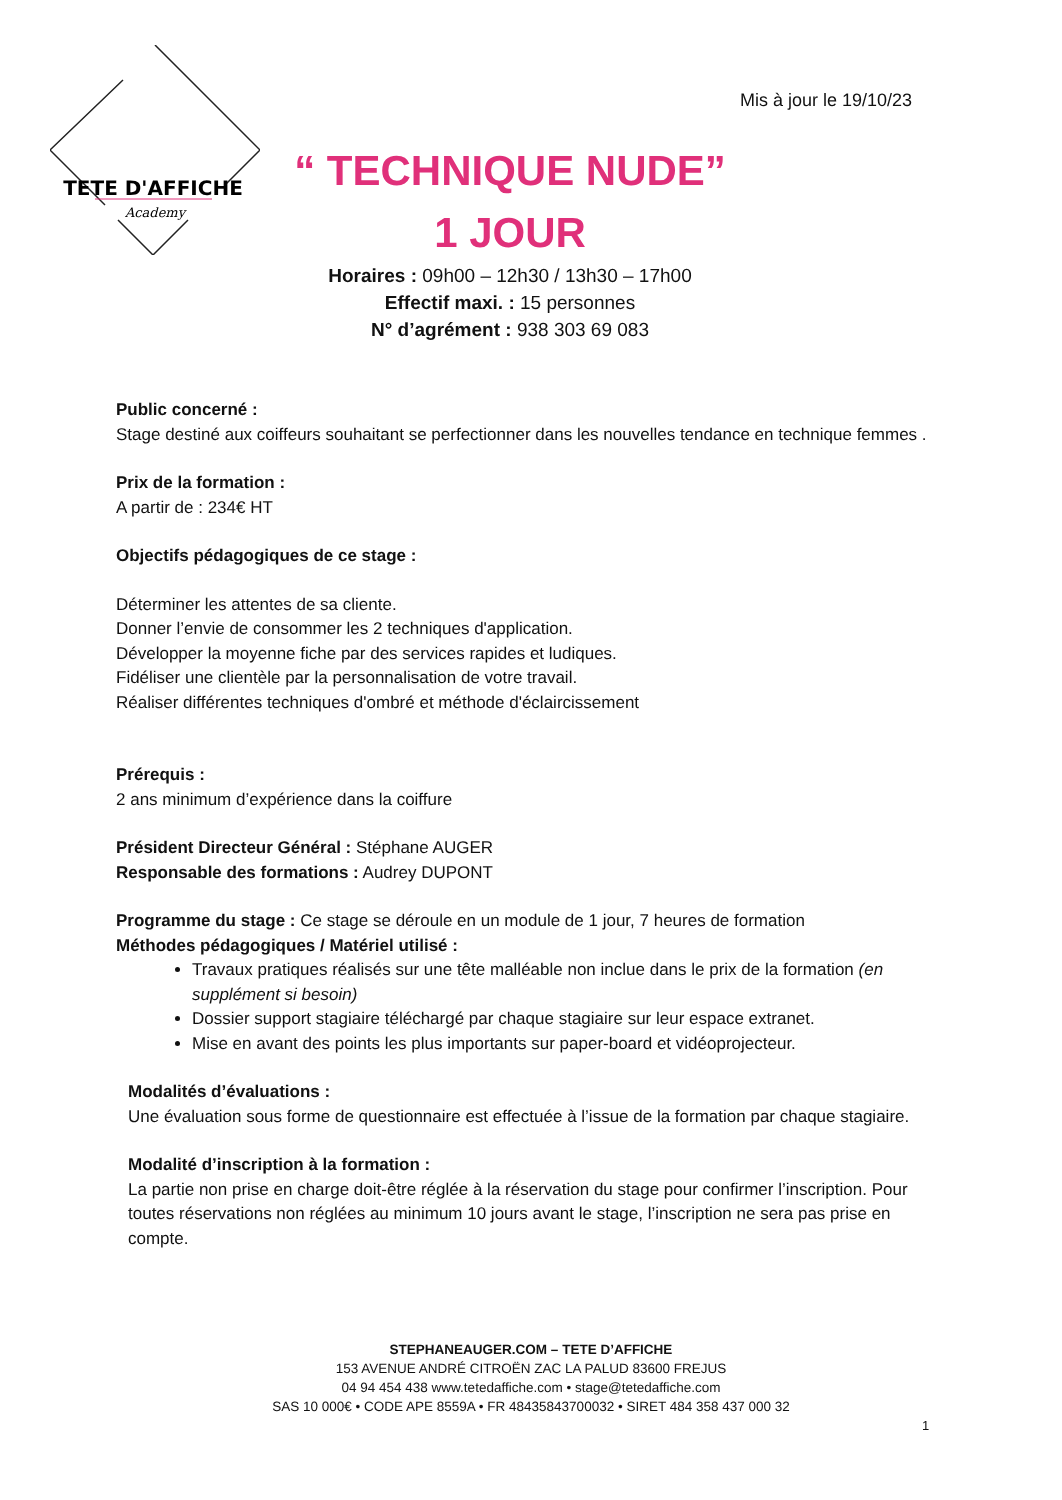TETE D'AFFICHE
Academy
Mis à jour le 19/10/23
“ TECHNIQUE NUDE”
1 JOUR
Horaires : 09h00 – 12h30 / 13h30 – 17h00
Effectif maxi. : 15 personnes
N° d’agrément : 938 303 69 083
Public concerné :
Stage destiné aux coiffeurs souhaitant se perfectionner dans les nouvelles tendance en technique femmes .
Prix de la formation :
A partir de : 234€ HT
Objectifs pédagogiques de ce stage :
Déterminer les attentes de sa cliente.
Donner l’envie de consommer les 2 techniques d'application.
Développer la moyenne fiche par des services rapides et ludiques.
Fidéliser une clientèle par la personnalisation de votre travail.
Réaliser différentes techniques d'ombré et méthode d'éclaircissement
Prérequis :
2 ans minimum d’expérience dans la coiffure
Président Directeur Général : Stéphane AUGER
Responsable des formations : Audrey DUPONT
Programme du stage : Ce stage se déroule en un module de 1 jour, 7 heures de formation
Méthodes pédagogiques / Matériel utilisé :
Travaux pratiques réalisés sur une tête malléable non inclue dans le prix de la formation (en supplément si besoin)
Dossier support stagiaire téléchargé par chaque stagiaire sur leur espace extranet.
Mise en avant des points les plus importants sur paper-board et vidéoprojecteur.
Modalités d’évaluations :
Une évaluation sous forme de questionnaire est effectuée à l’issue de la formation par chaque stagiaire.
Modalité d’inscription à la formation :
La partie non prise en charge doit-être réglée à la réservation du stage pour confirmer l’inscription. Pour toutes réservations non réglées au minimum 10 jours avant le stage, l’inscription ne sera pas prise en compte.
STEPHANEAUGER.COM – TETE D’AFFICHE
153 AVENUE ANDRÉ CITROËN ZAC LA PALUD 83600 FREJUS
04 94 454 438 www.tetedaffiche.com • stage@tetedaffiche.com
SAS 10 000€ • CODE APE 8559A • FR 48435843700032 • SIRET 484 358 437 000 32
1